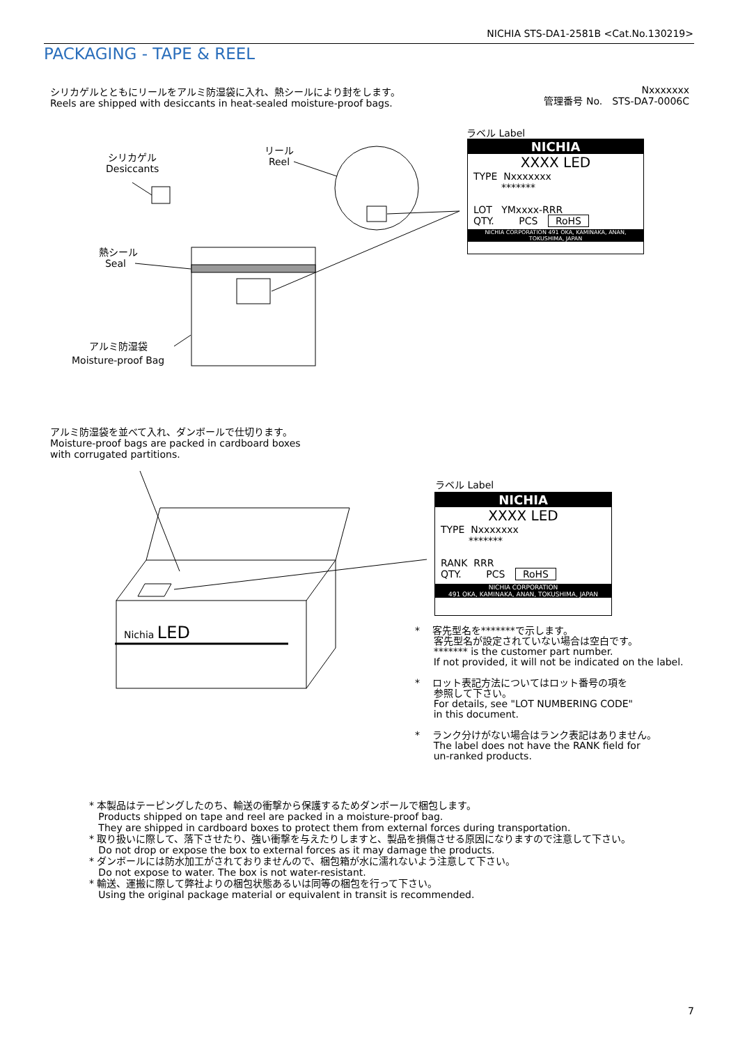NICHIA STS-DA1-2581B <Cat.No.130219>
PACKAGING - TAPE & REEL
シリカゲルとともにリールをアルミ防湿袋に入れ、熱シールにより封をします。
Reels are shipped with desiccants in heat-sealed moisture-proof bags.
Nxxxxxxx
管理番号 No.　STS-DA7-0006C
シリカゲル
Desiccants
リール
Reel
熱シール
Seal
アルミ防湿袋
Moisture-proof Bag
ラベル Label
NICHIA
XXXX LED
TYPE Nxxxxxxx
*******
LOT YMxxxx-RRR
QTY. PCS RoHS
NICHIA CORPORATION 491 OKA, KAMINAKA, ANAN, TOKUSHIMA, JAPAN
アルミ防湿袋を並べて入れ、ダンボールで仕切ります。
Moisture-proof bags are packed in cardboard boxes
with corrugated partitions.
ラベル Label
NICHIA
XXXX LED
TYPE Nxxxxxxx
*******
RANK RRR
QTY. PCS RoHS
NICHIA CORPORATION
491 OKA, KAMINAKA, ANAN, TOKUSHIMA, JAPAN
Nichia LED
* 客先型名を*******で示します。
客先型名が設定されていない場合は空白です。
******* is the customer part number.
If not provided, it will not be indicated on the label.
* ロット表記方法についてはロット番号の項を
参照して下さい。
For details, see "LOT NUMBERING CODE"
in this document.
* ランク分けがない場合はランク表記はありません。
The label does not have the RANK field for
un-ranked products.
* 本製品はテーピングしたのち、輸送の衝撃から保護するためダンボールで梱包します。
Products shipped on tape and reel are packed in a moisture-proof bag.
They are shipped in cardboard boxes to protect them from external forces during transportation.
* 取り扱いに際して、落下させたり、強い衝撃を与えたりしますと、製品を損傷させる原因になりますので注意して下さい。
Do not drop or expose the box to external forces as it may damage the products.
* ダンボールには防水加工がされておりませんので、梱包箱が水に濡れないよう注意して下さい。
Do not expose to water. The box is not water-resistant.
* 輸送、運搬に際して弊社よりの梱包状態あるいは同等の梱包を行って下さい。
Using the original package material or equivalent in transit is recommended.
7